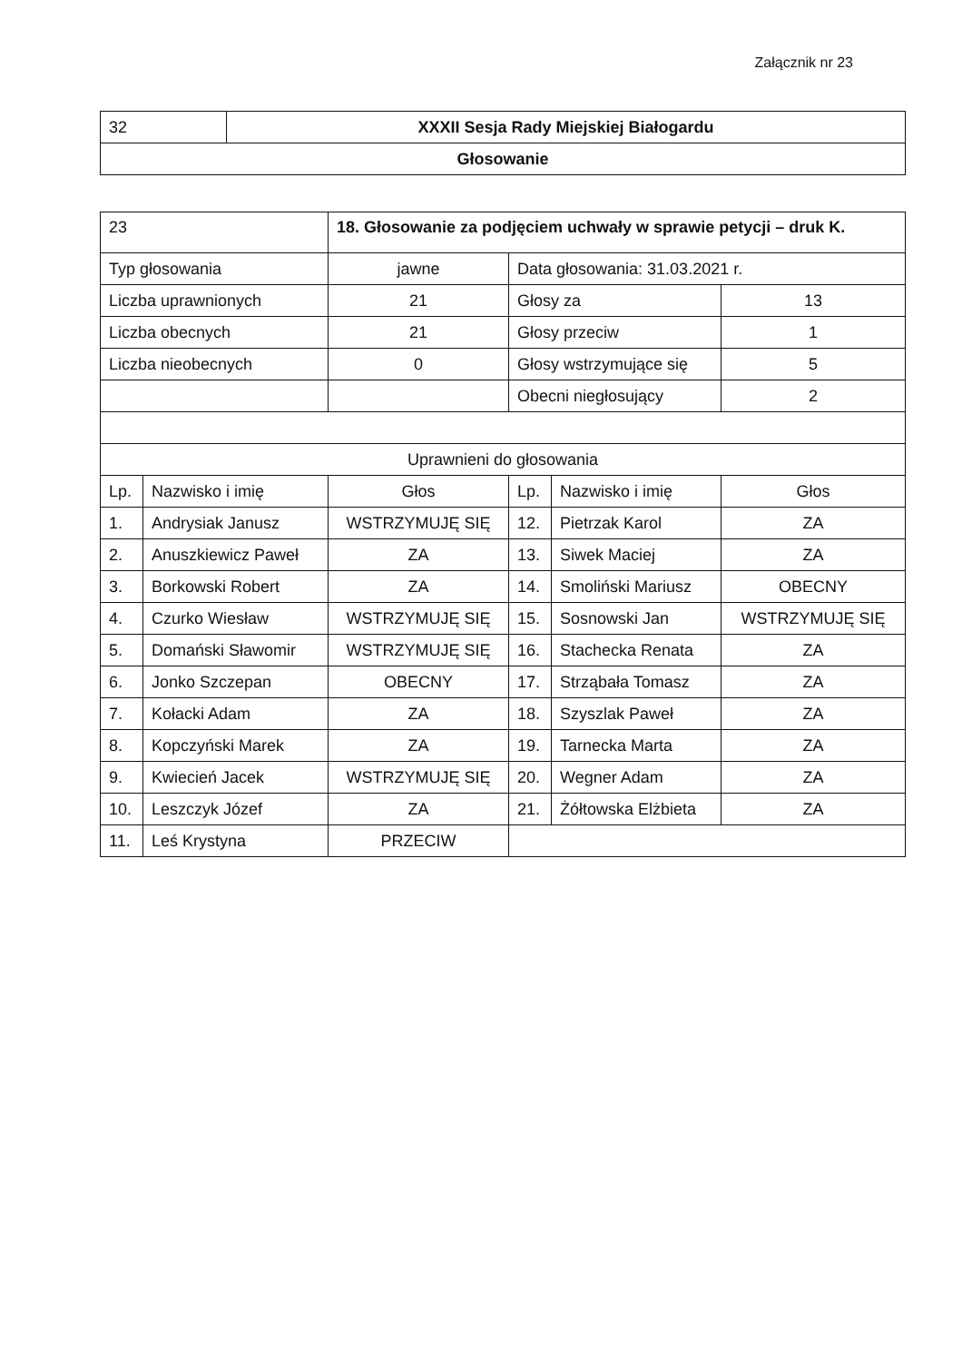Załącznik nr 23
| 32 | XXXII Sesja Rady Miejskiej Białogardu |
| Głosowanie | |
| 23 | | 18. Głosowanie za podjęciem uchwały w sprawie petycji – druk K. | | | |
| Typ głosowania | | jawne | Data głosowania: 31.03.2021 r. | | |
| Liczba uprawnionych | | 21 | Głosy za | | 13 |
| Liczba obecnych | | 21 | Głosy przeciw | | 1 |
| Liczba nieobecnych | | 0 | Głosy wstrzymujące się | | 5 |
| | | | Obecni niegłosujący | | 2 |
| Uprawnieni do głosowania | | | | | |
| Lp. | Nazwisko i imię | Głos | Lp. | Nazwisko i imię | Głos |
| 1. | Andrysiak Janusz | WSTRZYMUJĘ SIĘ | 12. | Pietrzak Karol | ZA |
| 2. | Anuszkiewicz Paweł | ZA | 13. | Siwek Maciej | ZA |
| 3. | Borkowski Robert | ZA | 14. | Smoliński Mariusz | OBECNY |
| 4. | Czurko Wiesław | WSTRZYMUJĘ SIĘ | 15. | Sosnowski Jan | WSTRZYMUJĘ SIĘ |
| 5. | Domański Sławomir | WSTRZYMUJĘ SIĘ | 16. | Stachecka Renata | ZA |
| 6. | Jonko Szczepan | OBECNY | 17. | Strząbała Tomasz | ZA |
| 7. | Kołacki Adam | ZA | 18. | Szyszlak Paweł | ZA |
| 8. | Kopczyński Marek | ZA | 19. | Tarnecka Marta | ZA |
| 9. | Kwiecień Jacek | WSTRZYMUJĘ SIĘ | 20. | Wegner Adam | ZA |
| 10. | Leszczyk Józef | ZA | 21. | Żółtowska Elżbieta | ZA |
| 11. | Leś Krystyna | PRZECIW | | | |